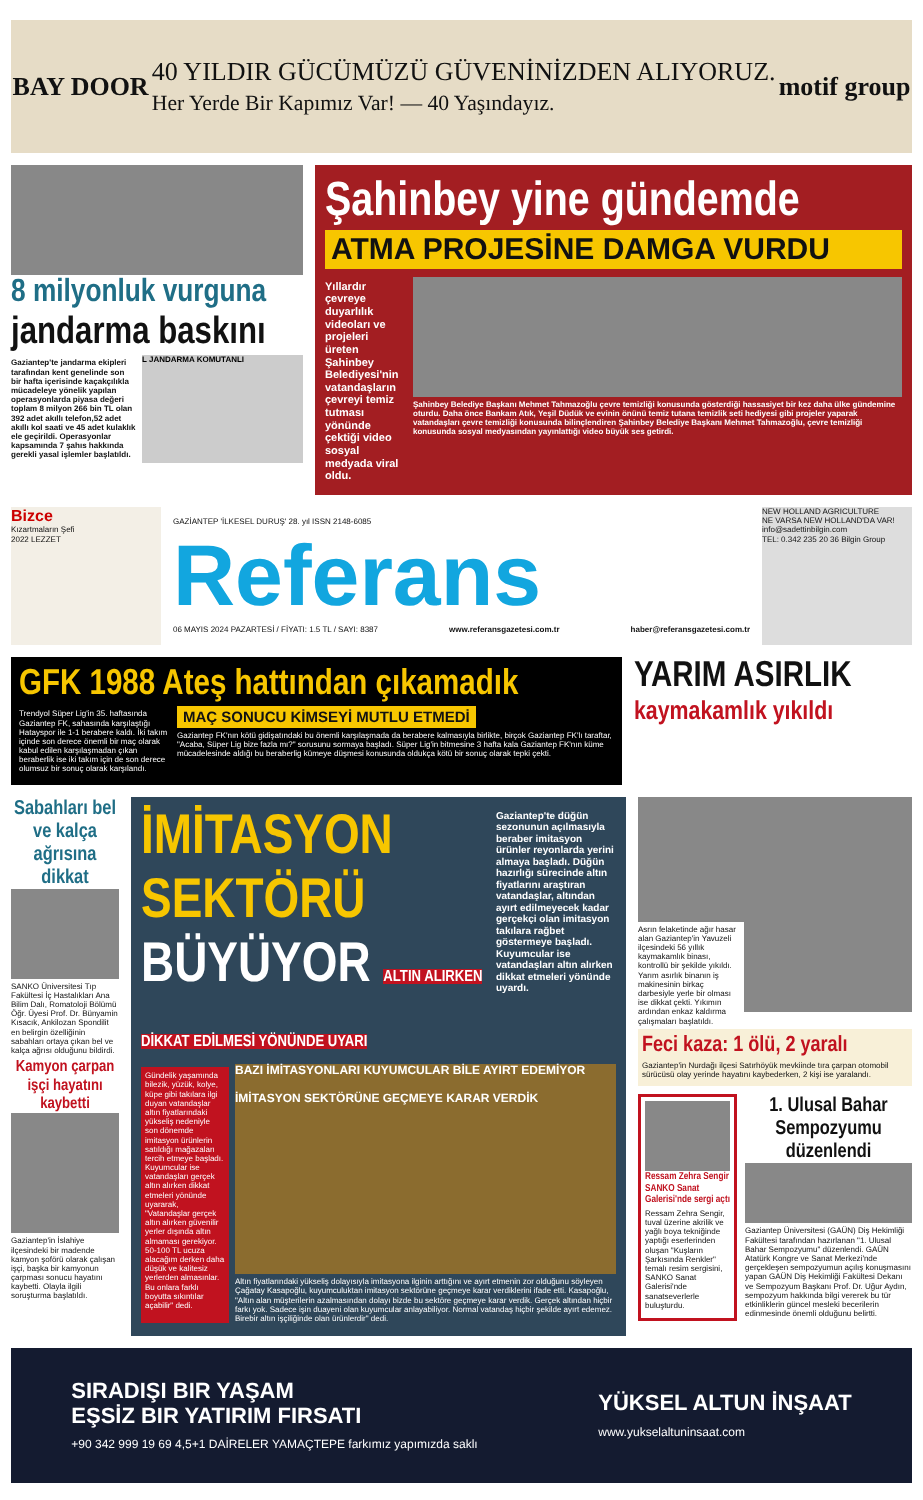BAY DOOR
40 YILDIR GÜCÜMÜZÜ GÜVENİNİZDEN ALIYORUZ.
Her Yerde Bir Kapımız Var! — 40 Yaşındayız.
motif group
8 milyonluk vurguna
jandarma baskını
Gaziantep'te jandarma ekipleri tarafından kent genelinde son bir hafta içerisinde kaçakçılıkla mücadeleye yönelik yapılan operasyonlarda piyasa değeri toplam 8 milyon 266 bin TL olan 392 adet akıllı telefon,52 adet akıllı kol saati ve 45 adet kulaklık ele geçirildi. Operasyonlar kapsamında 7 şahıs hakkında gerekli yasal işlemler başlatıldı.
L JANDARMA KOMUTANLI
Şahinbey yine gündemde
ATMA PROJESİNE DAMGA VURDU
Yıllardır çevreye duyarlılık videoları ve projeleri üreten Şahinbey Belediyesi'nin vatandaşların çevreyi temiz tutması yönünde çektiği video sosyal medyada viral oldu.
Şahinbey Belediye Başkanı Mehmet Tahmazoğlu çevre temizliği konusunda gösterdiği hassasiyet bir kez daha ülke gündemine oturdu. Daha önce Bankam Atık, Yeşil Düdük ve evinin önünü temiz tutana temizlik seti hediyesi gibi projeler yaparak vatandaşları çevre temizliği konusunda bilinçlendiren Şahinbey Belediye Başkanı Mehmet Tahmazoğlu, çevre temizliği konusunda sosyal medyasından yayınlattığı video büyük ses getirdi.
Bizce
Kızartmaların Şefi
2022 LEZZET
GAZİANTEP 'İLKESEL DURUŞ' 28. yıl ISSN 2148-6085
Referans
06 MAYIS 2024 PAZARTESİ / FİYATI: 1.5 TL / SAYI: 8387 www.referansgazetesi.com.tr haber@referansgazetesi.com.tr
NEW HOLLAND AGRICULTURE
NE VARSA NEW HOLLAND'DA VAR!
info@sadettinbilgin.com
TEL: 0.342 235 20 36 Bilgin Group
GFK 1988 Ateş hattından çıkamadık
Trendyol Süper Lig'in 35. haftasında Gaziantep FK, sahasında karşılaştığı Hatayspor ile 1-1 berabere kaldı. İki takım içinde son derece önemli bir maç olarak kabul edilen karşılaşmadan çıkan beraberlik ise iki takım için de son derece olumsuz bir sonuç olarak karşılandı.
MAÇ SONUCU KİMSEYİ MUTLU ETMEDİ
Gaziantep FK'nın kötü gidişatındaki bu önemli karşılaşmada da berabere kalmasıyla birlikte, birçok Gaziantep FK'lı taraftar, "Acaba, Süper Lig bize fazla mı?" sorusunu sormaya başladı. Süper Lig'in bitmesine 3 hafta kala Gaziantep FK'nın küme mücadelesinde aldığı bu beraberlig kümeye düşmesi konusunda oldukça kötü bir sonuç olarak tepki çekti.
YARIM ASIRLIK
kaymakamlık yıkıldı
Sabahları bel ve kalça ağrısına dikkat
SANKO Üniversitesi Tıp Fakültesi İç Hastalıkları Ana Bilim Dalı, Romatoloji Bölümü Öğr. Üyesi Prof. Dr. Bünyamin Kısacık, Ankilozan Spondilit en belirgin özelliğinin sabahları ortaya çıkan bel ve kalça ağrısı olduğunu bildirdi.
Kamyon çarpan işçi hayatını kaybetti
Gaziantep'in İslahiye ilçesindeki bir madende kamyon şoförü olarak çalışan işçi, başka bir kamyonun çarpması sonucu hayatını kaybetti. Olayla ilgili soruşturma başlatıldı.
İMİTASYON SEKTÖRÜ BÜYÜYOR ALTIN ALIRKEN DİKKAT EDİLMESİ YÖNÜNDE UYARI
Gaziantep'te düğün sezonunun açılmasıyla beraber imitasyon ürünler reyonlarda yerini almaya başladı. Düğün hazırlığı sürecinde altın fiyatlarını araştıran vatandaşlar, altından ayırt edilmeyecek kadar gerçekçi olan imitasyon takılara rağbet göstermeye başladı. Kuyumcular ise vatandaşları altın alırken dikkat etmeleri yönünde uyardı.
Gündelik yaşamında bilezik, yüzük, kolye, küpe gibi takılara ilgi duyan vatandaşlar altın fiyatlarındaki yükseliş nedeniyle son dönemde imitasyon ürünlerin satıldığı mağazaları tercih etmeye başladı. Kuyumcular ise vatandaşları gerçek altın alırken dikkat etmeleri yönünde uyararak, "Vatandaşlar gerçek altın alırken güvenilir yerler dışında altın almaması gerekiyor. 50-100 TL ucuza alacağım derken daha düşük ve kalitesiz yerlerden almasınlar. Bu onlara farklı boyutta sıkıntılar açabilir" dedi.
BAZI İMİTASYONLARI KUYUMCULAR BİLE AYIRT EDEMİYOR
İMİTASYON SEKTÖRÜNE GEÇMEYE KARAR VERDİK
Altın fiyatlarındaki yükseliş dolayısıyla imitasyona ilginin arttığını ve ayırt etmenin zor olduğunu söyleyen Çağatay Kasapoğlu, kuyumculuktan imitasyon sektörüne geçmeye karar verdiklerini ifade etti. Kasapoğlu, "Altın alan müşterilerin azalmasından dolayı bizde bu sektöre geçmeye karar verdik. Gerçek altından hiçbir farkı yok. Sadece işin duayeni olan kuyumcular anlayabiliyor. Normal vatandaş hiçbir şekilde ayırt edemez. Birebir altın işçiliğinde olan ürünlerdir" dedi.
Asrın felaketinde ağır hasar alan Gaziantep'in Yavuzeli ilçesindeki 56 yıllık kaymakamlık binası, kontrollü bir şekilde yıkıldı. Yarım asırlık binanın iş makinesinin birkaç darbesiyle yerle bir olması ise dikkat çekti. Yıkımın ardından enkaz kaldırma çalışmaları başlatıldı.
Feci kaza: 1 ölü, 2 yaralı
Gaziantep'in Nurdağı ilçesi Satırhöyük mevkiinde tıra çarpan otomobil sürücüsü olay yerinde hayatını kaybederken, 2 kişi ise yaralandı.
Ressam Zehra Sengir SANKO Sanat Galerisi'nde sergi açtı
Ressam Zehra Sengir, tuval üzerine akrilik ve yağlı boya tekniğinde yaptığı eserlerinden oluşan "Kuşların Şarkısında Renkler" temalı resim sergisini, SANKO Sanat Galerisi'nde sanatseverlerle buluşturdu.
1. Ulusal Bahar Sempozyumu düzenlendi
Gaziantep Üniversitesi (GAÜN) Diş Hekimliği Fakültesi tarafından hazırlanan "1. Ulusal Bahar Sempozyumu" düzenlendi. GAÜN Atatürk Kongre ve Sanat Merkezi'nde gerçekleşen sempozyumun açılış konuşmasını yapan GAÜN Diş Hekimliği Fakültesi Dekanı ve Sempozyum Başkanı Prof. Dr. Uğur Aydın, sempozyum hakkında bilgi vererek bu tür etkinliklerin güncel mesleki becerilerin edinmesinde önemli olduğunu belirtti.
SIRADIŞI BIR YAŞAM
EŞSİZ BIR YATIRIM FIRSATI
+90 342 999 19 69 4,5+1 DAİRELER YAMAÇTEPE farkımız yapımızda saklı
YÜKSEL ALTUN İNŞAAT
www.yukselaltuninsaat.com